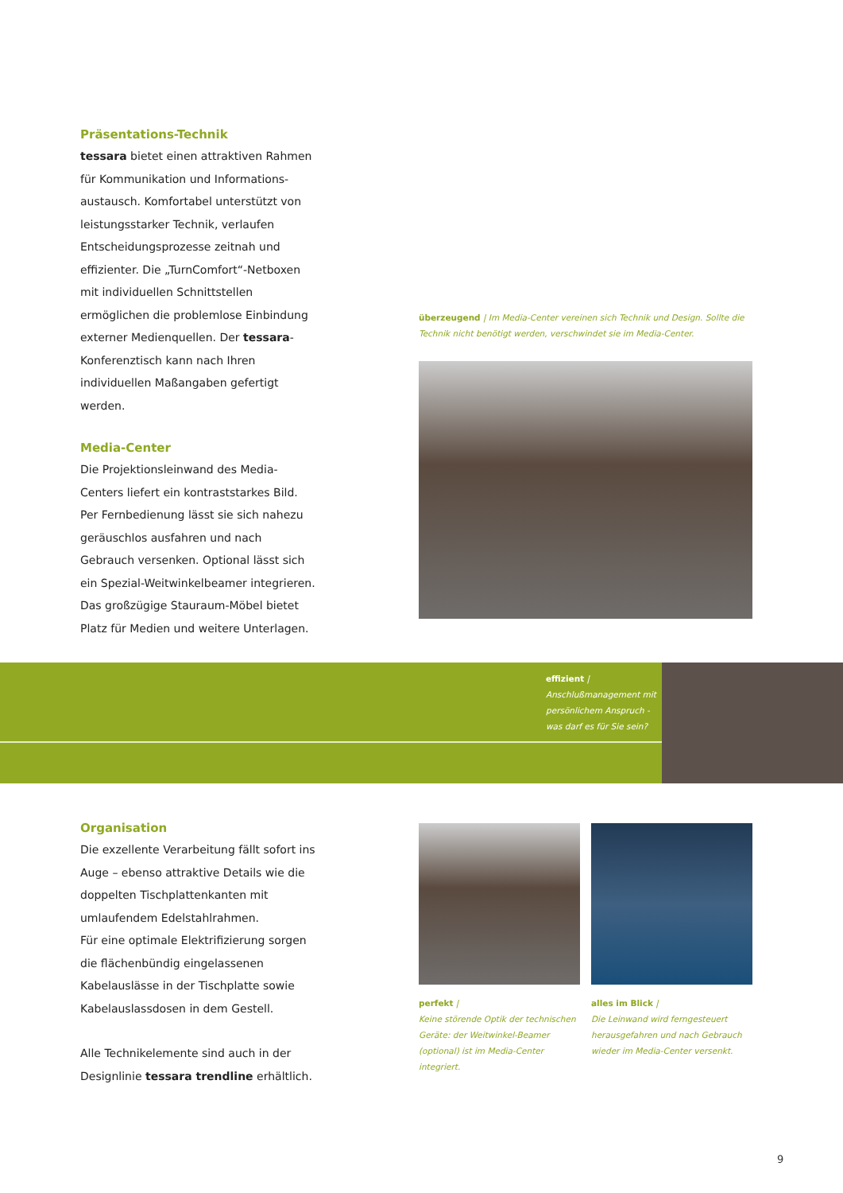Präsentations-Technik
tessara bietet einen attraktiven Rahmen für Kommunikation und Informations-austausch. Komfortabel unterstützt von leistungsstarker Technik, verlaufen Entscheidungsprozesse zeitnah und effizienter. Die „TurnComfort“-Netboxen mit individuellen Schnittstellen ermöglichen die problemlose Einbindung externer Medienquellen. Der tessara-Konferenztisch kann nach Ihren individuellen Maßangaben gefertigt werden.
Media-Center
Die Projektionsleinwand des Media-Centers liefert ein kontraststarkes Bild.
Per Fernbedienung lässt sie sich nahezu geräuschlos ausfahren und nach Gebrauch versenken. Optional lässt sich ein Spezial-Weitwinkelbeamer integrieren. Das großzügige Stauraum-Möbel bietet Platz für Medien und weitere Unterlagen.
überzeugend | Im Media-Center vereinen sich Technik und Design. Sollte die Technik nicht benötigt werden, verschwindet sie im Media-Center.
effizient |
Anschlußmanagement mit persönlichem Anspruch - was darf es für Sie sein?
Organisation
Die exzellente Verarbeitung fällt sofort ins Auge – ebenso attraktive Details wie die doppelten Tischplattenkanten mit umlaufendem Edelstahlrahmen.
Für eine optimale Elektrifizierung sorgen die flächenbündig eingelassenen Kabelauslässe in der Tischplatte sowie Kabelauslassdosen in dem Gestell.
Alle Technikelemente sind auch in der Designlinie tessara trendline erhältlich.
perfekt |
Keine störende Optik der technischen Geräte: der Weitwinkel-Beamer (optional) ist im Media-Center integriert.
alles im Blick |
Die Leinwand wird ferngesteuert herausgefahren und nach Gebrauch wieder im Media-Center versenkt.
9